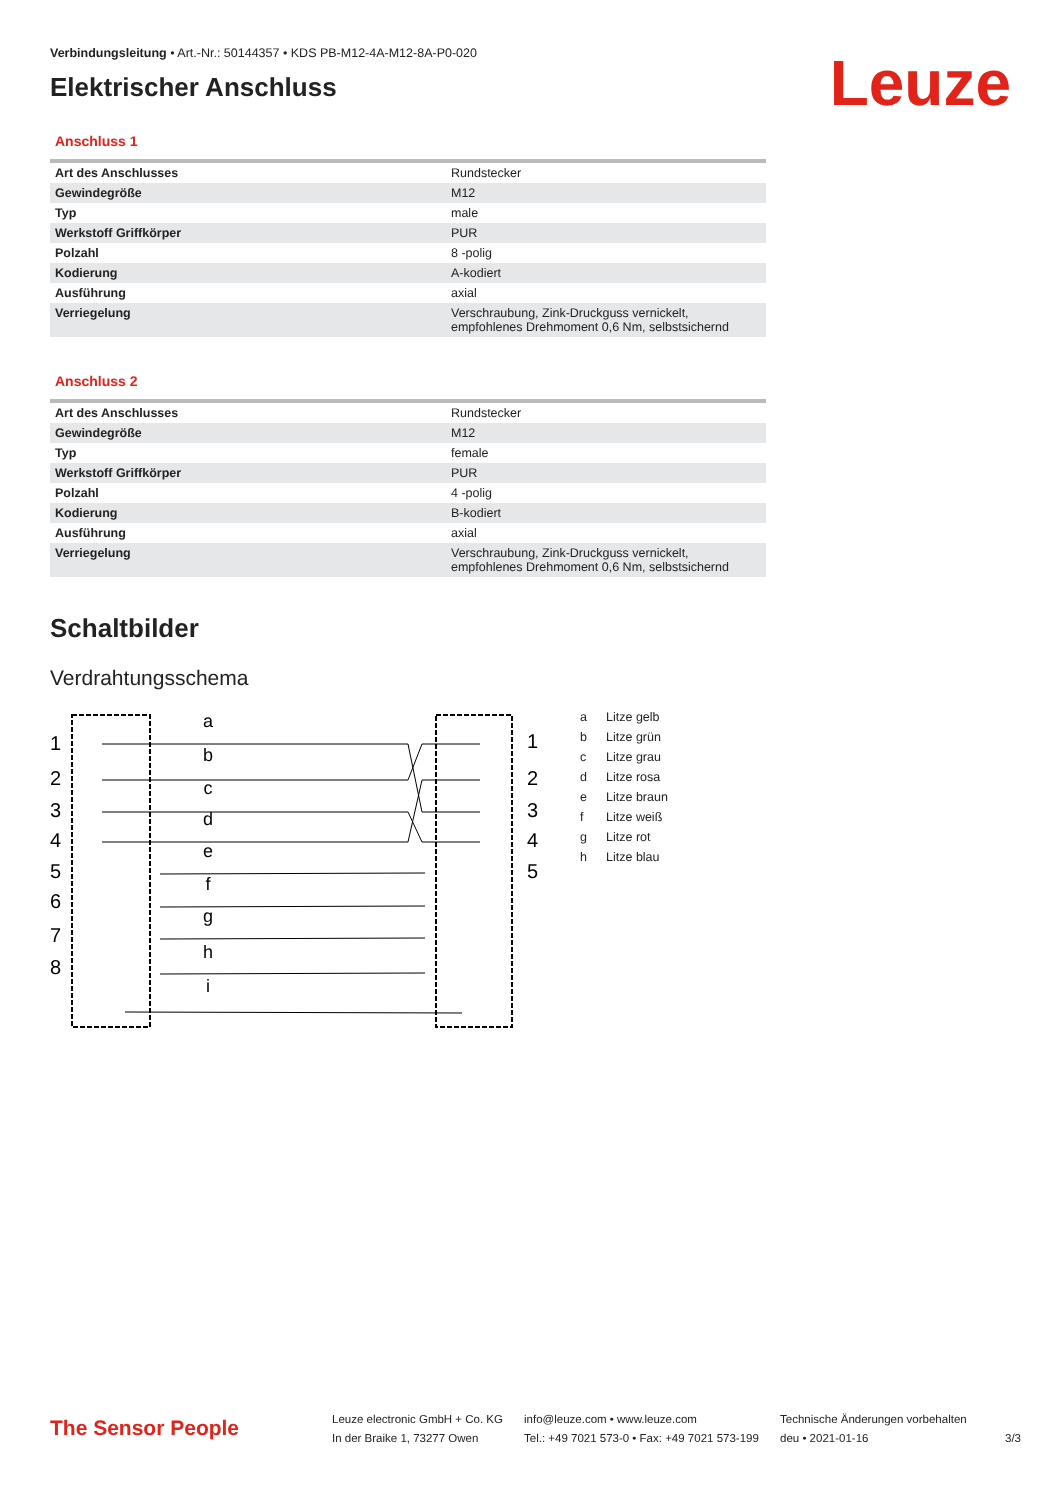Verbindungsleitung • Art.-Nr.: 50144357 • KDS PB-M12-4A-M12-8A-P0-020
Elektrischer Anschluss
Leuze
Anschluss 1
| Art des Anschlusses | Rundstecker |
| Gewindegröße | M12 |
| Typ | male |
| Werkstoff Griffkörper | PUR |
| Polzahl | 8 -polig |
| Kodierung | A-kodiert |
| Ausführung | axial |
| Verriegelung | Verschraubung, Zink-Druckguss vernickelt, empfohlenes Drehmoment 0,6 Nm, selbstsichernd |
Anschluss 2
| Art des Anschlusses | Rundstecker |
| Gewindegröße | M12 |
| Typ | female |
| Werkstoff Griffkörper | PUR |
| Polzahl | 4 -polig |
| Kodierung | B-kodiert |
| Ausführung | axial |
| Verriegelung | Verschraubung, Zink-Druckguss vernickelt, empfohlenes Drehmoment 0,6 Nm, selbstsichernd |
Schaltbilder
Verdrahtungsschema
a
b
c
d
e
f
g
h
i
1
2
3
4
5
6
7
8
1
2
3
4
5
a Litze gelb
b Litze grün
c Litze grau
d Litze rosa
e Litze braun
f Litze weiß
g Litze rot
h Litze blau
The Sensor People
Leuze electronic GmbH + Co. KG
In der Braike 1, 73277 Owen
info@leuze.com • www.leuze.com
Tel.: +49 7021 573-0 • Fax: +49 7021 573-199
Technische Änderungen vorbehalten
deu • 2021-01-16
3/3